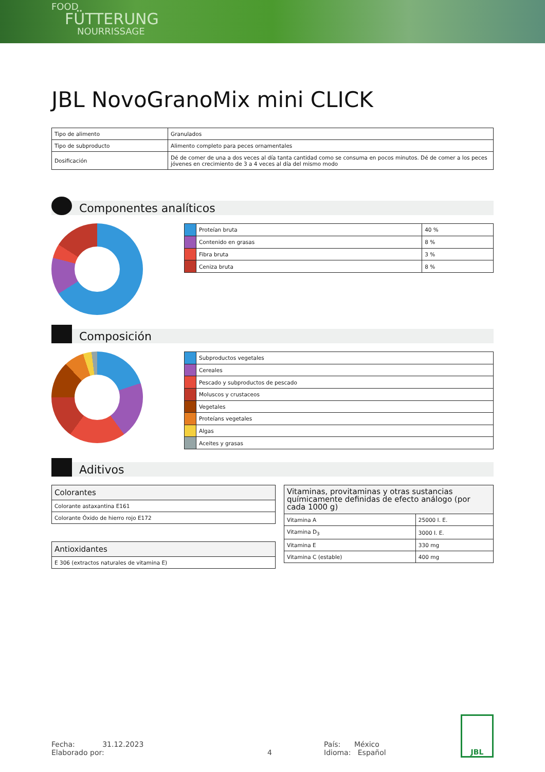FOOD
FÜTTERUNG
NOURRISSAGE
JBL NovoGranoMix mini CLICK
| Tipo de alimento | Granulados |
| Tipo de subproducto | Alimento completo para peces ornamentales |
| Dosificación | Dé de comer de una a dos veces al día tanta cantidad como se consuma en pocos minutos. Dé de comer a los peces jóvenes en crecimiento de 3 a 4 veces al día del mismo modo |
Componentes analíticos
| | Proteían bruta | 40 % |
| | Contenido en grasas | 8 % |
| | Fibra bruta | 3 % |
| | Ceniza bruta | 8 % |
Composición
| | Subproductos vegetales |
| | Cereales |
| | Pescado y subproductos de pescado |
| | Moluscos y crustaceos |
| | Vegetales |
| | Proteíans vegetales |
| | Algas |
| | Aceites y grasas |
Aditivos
| Colorantes |
| Colorante astaxantina E161 |
| Colorante Óxido de hierro rojo E172 |
| Antioxidantes |
| E 306 (extractos naturales de vitamina E) |
| Vitaminas, provitaminas y otras sustancias químicamente definidas de efecto análogo (por cada 1000 g) | |
| Vitamina A | 25000 I. E. |
| Vitamina D<sub>3</sub> | 3000 I. E. |
| Vitamina E | 330 mg |
| Vitamina C (estable) | 400 mg |
Fecha: 31.12.2023
Elaborado por:
4 País: México
Idioma: Español
JBL